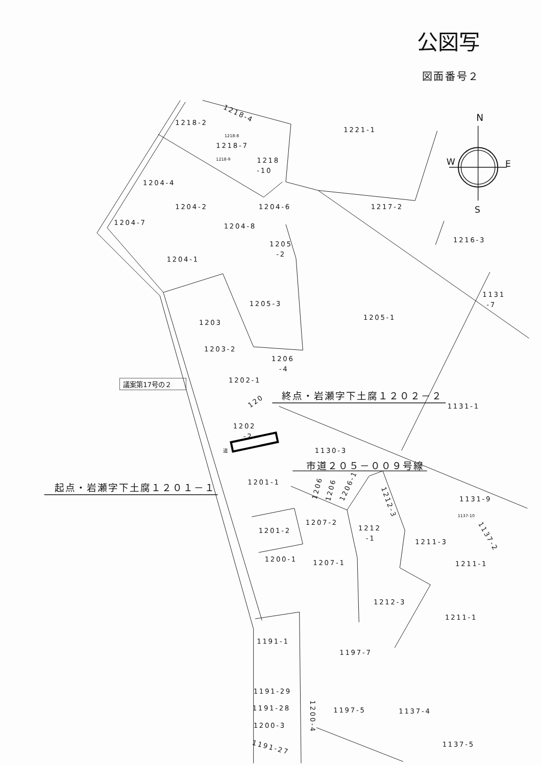公図写
図面番号２
N
W
E
S
1218-4
1218-2
1221-1
1218-8
1218-7
1218-9
1218
-10
1204-4
1204-2
1204-6
1217-2
1204-7
1204-8
1216-3
1205
-2
1204-1
1131
-7
1205-3
1205-1
1203
1203-2
1206
-4
1202-1
議案第17号の２
120
終点・岩瀬字下土腐１２０２－２
1131-1
1202
-2
1130-3
道
市道２０５－００９号線
起点・岩瀬字下土腐１２０１－１
1201-1
1206
1206
1206-1
1212-3
1131-9
1137-10
1207-2
1212
-1
1201-2
1211-3
1137-2
1200-1
1207-1
1211-1
1212-3
1211-1
1191-1
1197-7
1191-29
1191-28
1197-5
1137-4
1200-4
1200-3
1191-27
1137-5